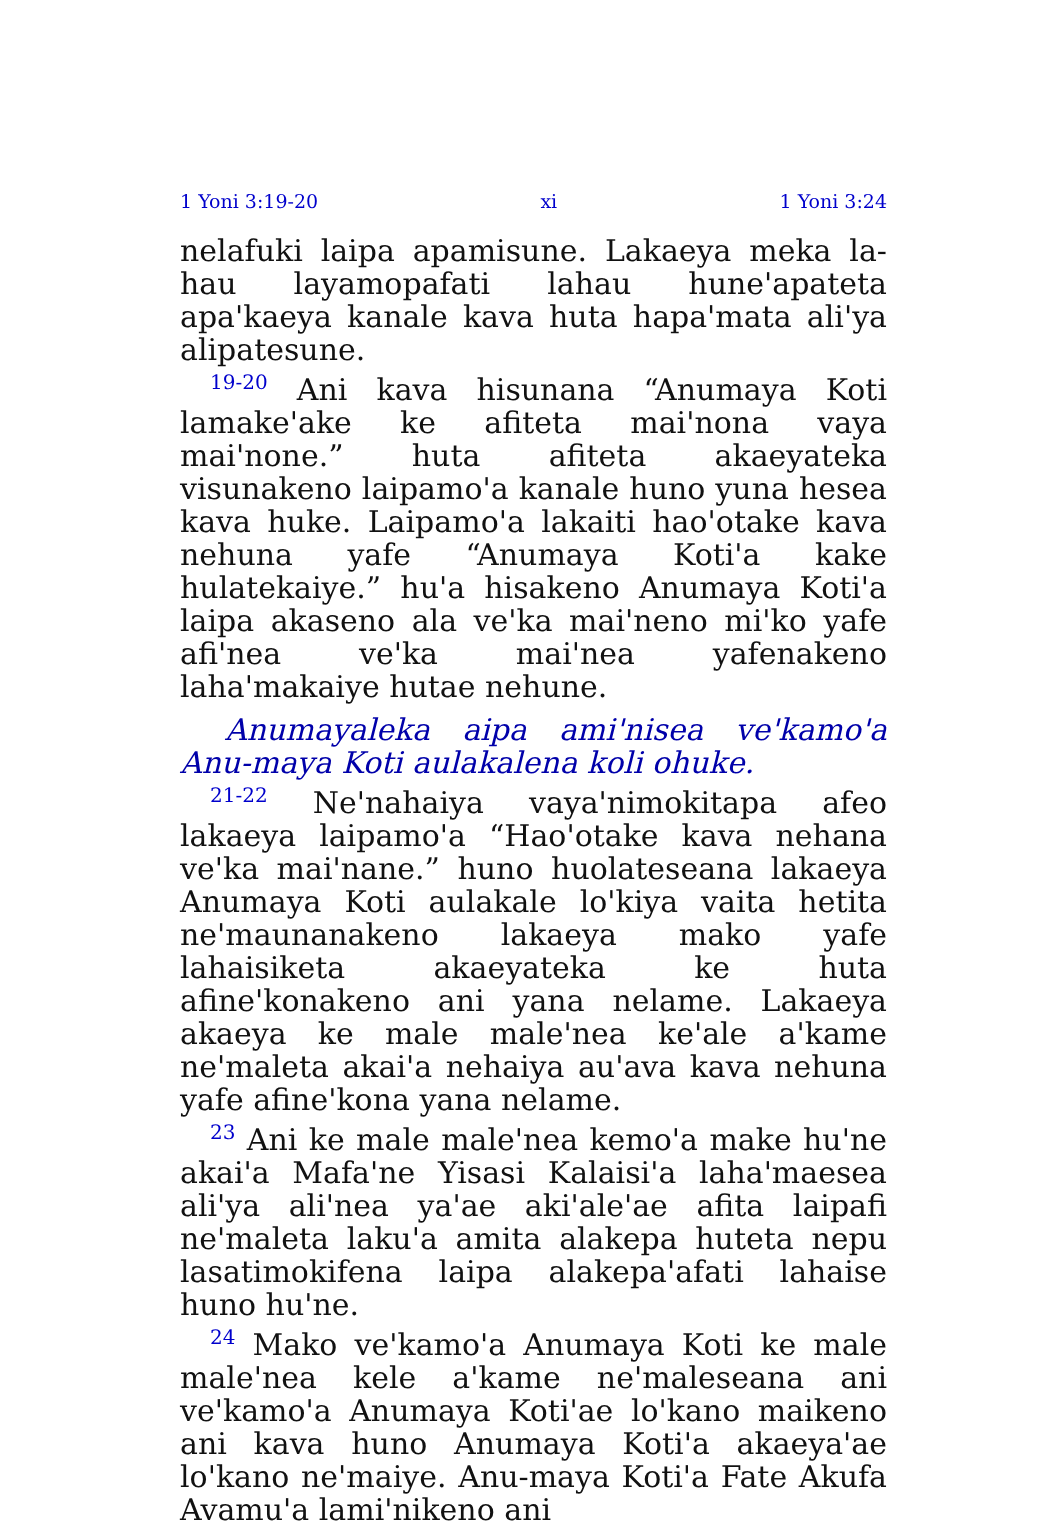1 Yoni 3:19-20 xi 1 Yoni 3:24
nelafuki laipa apamisune. Lakaeya meka la-hau layamopafati lahau hune'apateta apa'kaeya kanale kava huta hapa'mata ali'ya alipatesune.
<sup>19-20</sup> Ani kava hisunana “Anumaya Koti lamake'ake ke afiteta mai'nona vaya mai'none.” huta afiteta akaeyateka visunakeno laipamo'a kanale huno yuna hesea kava huke. Laipamo'a lakaiti hao'otake kava nehuna yafe “Anumaya Koti'a kake hulatekaiye.” hu'a hisakeno Anumaya Koti'a laipa akaseno ala ve'ka mai'neno mi'ko yafe afi'nea ve'ka mai'nea yafenakeno laha'makaiye hutae nehune.
Anumayaleka aipa ami'nisea ve'kamo'a Anu-maya Koti aulakalena koli ohuke.
<sup>21-22</sup> Ne'nahaiya vaya'nimokitapa afeo lakaeya laipamo'a “Hao'otake kava nehana ve'ka mai'nane.” huno huolateseana lakaeya Anumaya Koti aulakale lo'kiya vaita hetita ne'maunanakeno lakaeya mako yafe lahaisiketa akaeyateka ke huta afine'konakeno ani yana nelame. Lakaeya akaeya ke male male'nea ke'ale a'kame ne'maleta akai'a nehaiya au'ava kava nehuna yafe afine'kona yana nelame.
<sup>23</sup> Ani ke male male'nea kemo'a make hu'ne akai'a Mafa'ne Yisasi Kalaisi'a laha'maesea ali'ya ali'nea ya'ae aki'ale'ae afita laipafi ne'maleta laku'a amita alakepa huteta nepu lasatimokifena laipa alakepa'afati lahaise huno hu'ne.
<sup>24</sup> Mako ve'kamo'a Anumaya Koti ke male male'nea kele a'kame ne'maleseana ani ve'kamo'a Anumaya Koti'ae lo'kano maikeno ani kava huno Anumaya Koti'a akaeya'ae lo'kano ne'maiye. Anu-maya Koti'a Fate Akufa Avamu'a lami'nikeno ani